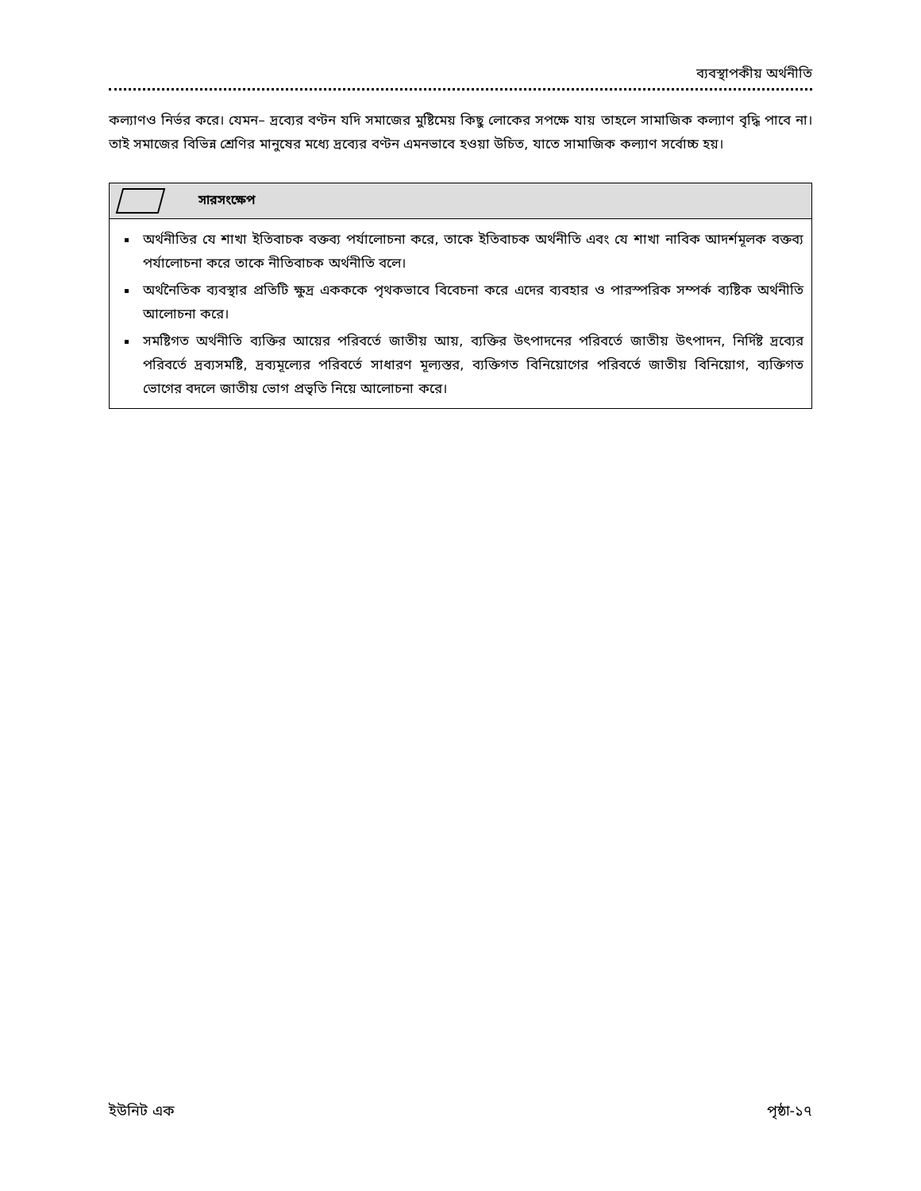ব্যবস্থাপকীয় অর্থনীতি
কল্যাণও নির্ভর করে। যেমন– দ্রব্যের বণ্টন যদি সমাজের মুষ্টিমেয় কিছু লোকের সপক্ষে যায় তাহলে সামাজিক কল্যাণ বৃদ্ধি পাবে না। তাই সমাজের বিভিন্ন শ্রেণির মানুষের মধ্যে দ্রব্যের বণ্টন এমনভাবে হওয়া উচিত, যাতে সামাজিক কল্যাণ সর্বোচ্চ হয়।
সারসংক্ষেপ
অর্থনীতির যে শাখা ইতিবাচক বক্তব্য পর্যালোচনা করে, তাকে ইতিবাচক অর্থনীতি এবং যে শাখা নাবিক আদর্শমূলক বক্তব্য পর্যালোচনা করে তাকে নীতিবাচক অর্থনীতি বলে।
অর্থনৈতিক ব্যবস্থার প্রতিটি ক্ষুদ্র একককে পৃথকভাবে বিবেচনা করে এদের ব্যবহার ও পারস্পরিক সম্পর্ক ব্যষ্টিক অর্থনীতি আলোচনা করে।
সমষ্টিগত অর্থনীতি ব্যক্তির আয়ের পরিবর্তে জাতীয় আয়, ব্যক্তির উৎপাদনের পরিবর্তে জাতীয় উৎপাদন, নির্দিষ্ট দ্রব্যের পরিবর্তে দ্রব্যসমষ্টি, দ্রব্যমূল্যের পরিবর্তে সাধারণ মূল্যস্তর, ব্যক্তিগত বিনিয়োগের পরিবর্তে জাতীয় বিনিয়োগ, ব্যক্তিগত ভোগের বদলে জাতীয় ভোগ প্রভৃতি নিয়ে আলোচনা করে।
ইউনিট এক পৃষ্ঠা-১৭